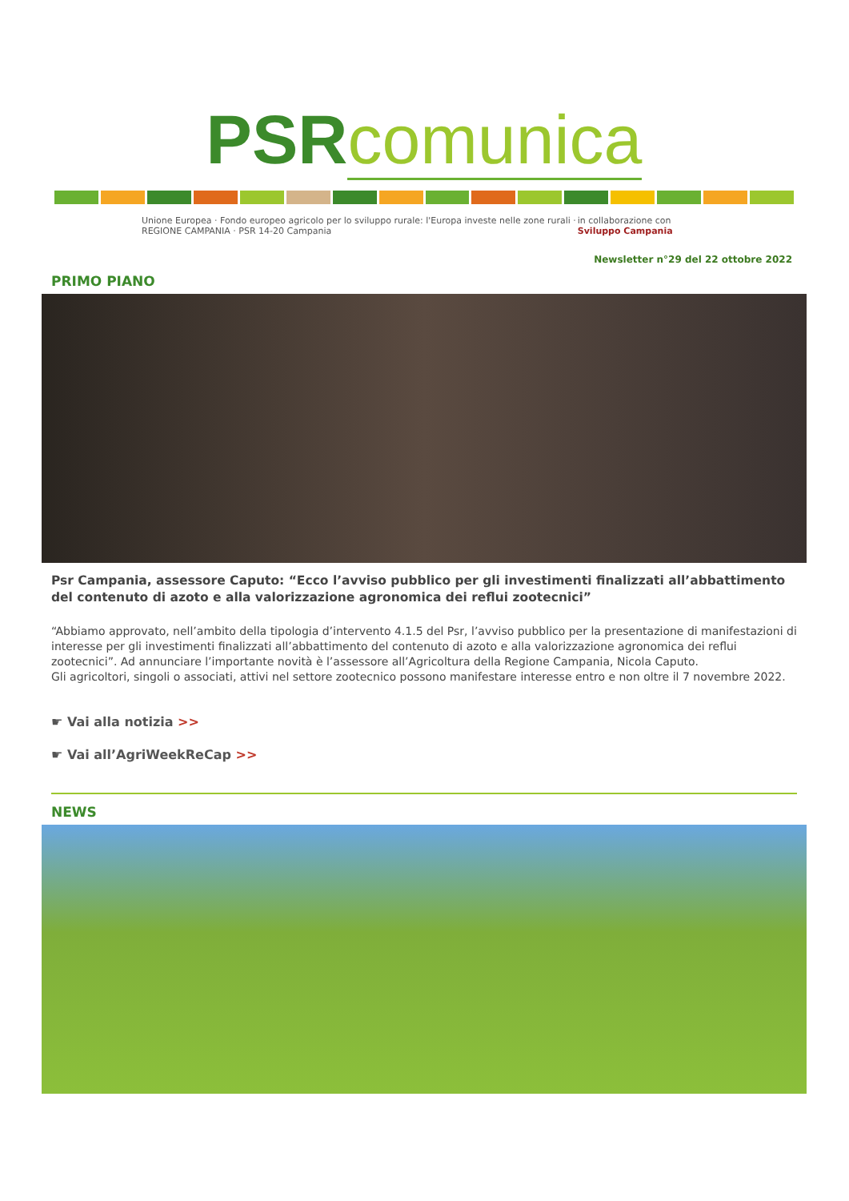PSR comunica
Unione Europea · Fondo europeo agricolo per lo sviluppo rurale: l'Europa investe nelle zone rurali · REGIONE CAMPANIA · PSR 14-20 Campania in collaborazione con Sviluppo Campania
Newsletter n°29 del 22 ottobre 2022
PRIMO PIANO
Psr Campania, assessore Caputo: “Ecco l’avviso pubblico per gli investimenti finalizzati all’abbattimento del contenuto di azoto e alla valorizzazione agronomica dei reflui zootecnici”
“Abbiamo approvato, nell’ambito della tipologia d’intervento 4.1.5 del Psr, l’avviso pubblico per la presentazione di manifestazioni di interesse per gli investimenti finalizzati all’abbattimento del contenuto di azoto e alla valorizzazione agronomica dei reflui zootecnici”. Ad annunciare l’importante novità è l’assessore all’Agricoltura della Regione Campania, Nicola Caputo.
Gli agricoltori, singoli o associati, attivi nel settore zootecnico possono manifestare interesse entro e non oltre il 7 novembre 2022.
☛ Vai alla notizia >>
☛ Vai all’AgriWeekReCap >>
NEWS